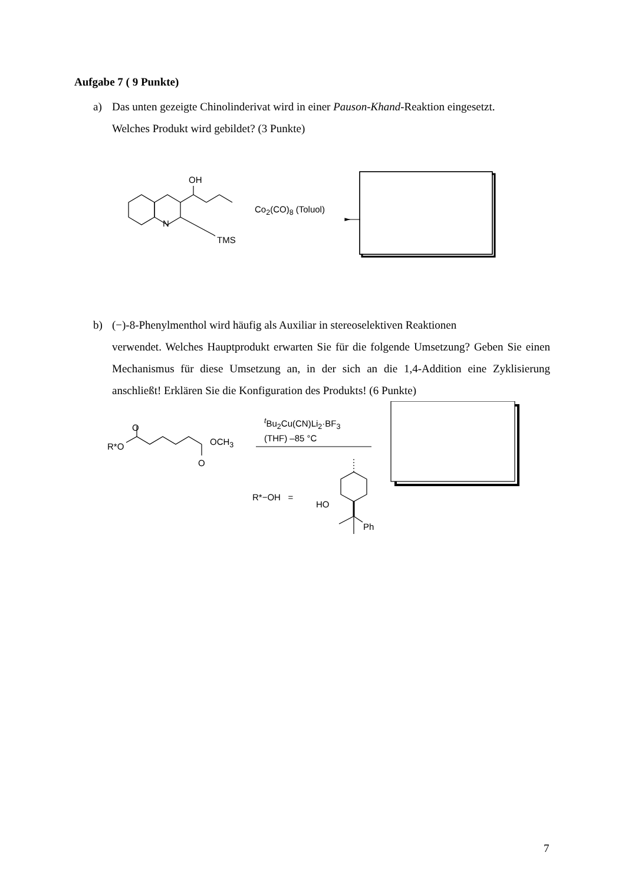Aufgabe 7 ( 9 Punkte)
a) Das unten gezeigte Chinolinderivat wird in einer Pauson-Khand-Reaktion eingesetzt.
Welches Produkt wird gebildet? (3 Punkte)
OH
N
TMS
Co<sub>2</sub>(CO)<sub>8</sub> (Toluol)
b) (−)-8-Phenylmenthol wird häufig als Auxiliar in stereoselektiven Reaktionen
verwendet. Welches Hauptprodukt erwarten Sie für die folgende Umsetzung? Geben Sie einen Mechanismus für diese Umsetzung an, in der sich an die 1,4-Addition eine Zyklisierung anschließt! Erklären Sie die Konfiguration des Produkts! (6 Punkte)
O
R*O OCH<sub>3</sub>
O
<sup>t</sup> Bu<sub>2</sub>Cu(CN)Li<sub>2</sub>·BF<sub>3</sub>
(THF) –85 °C
R*−OH =
HO
Ph
7